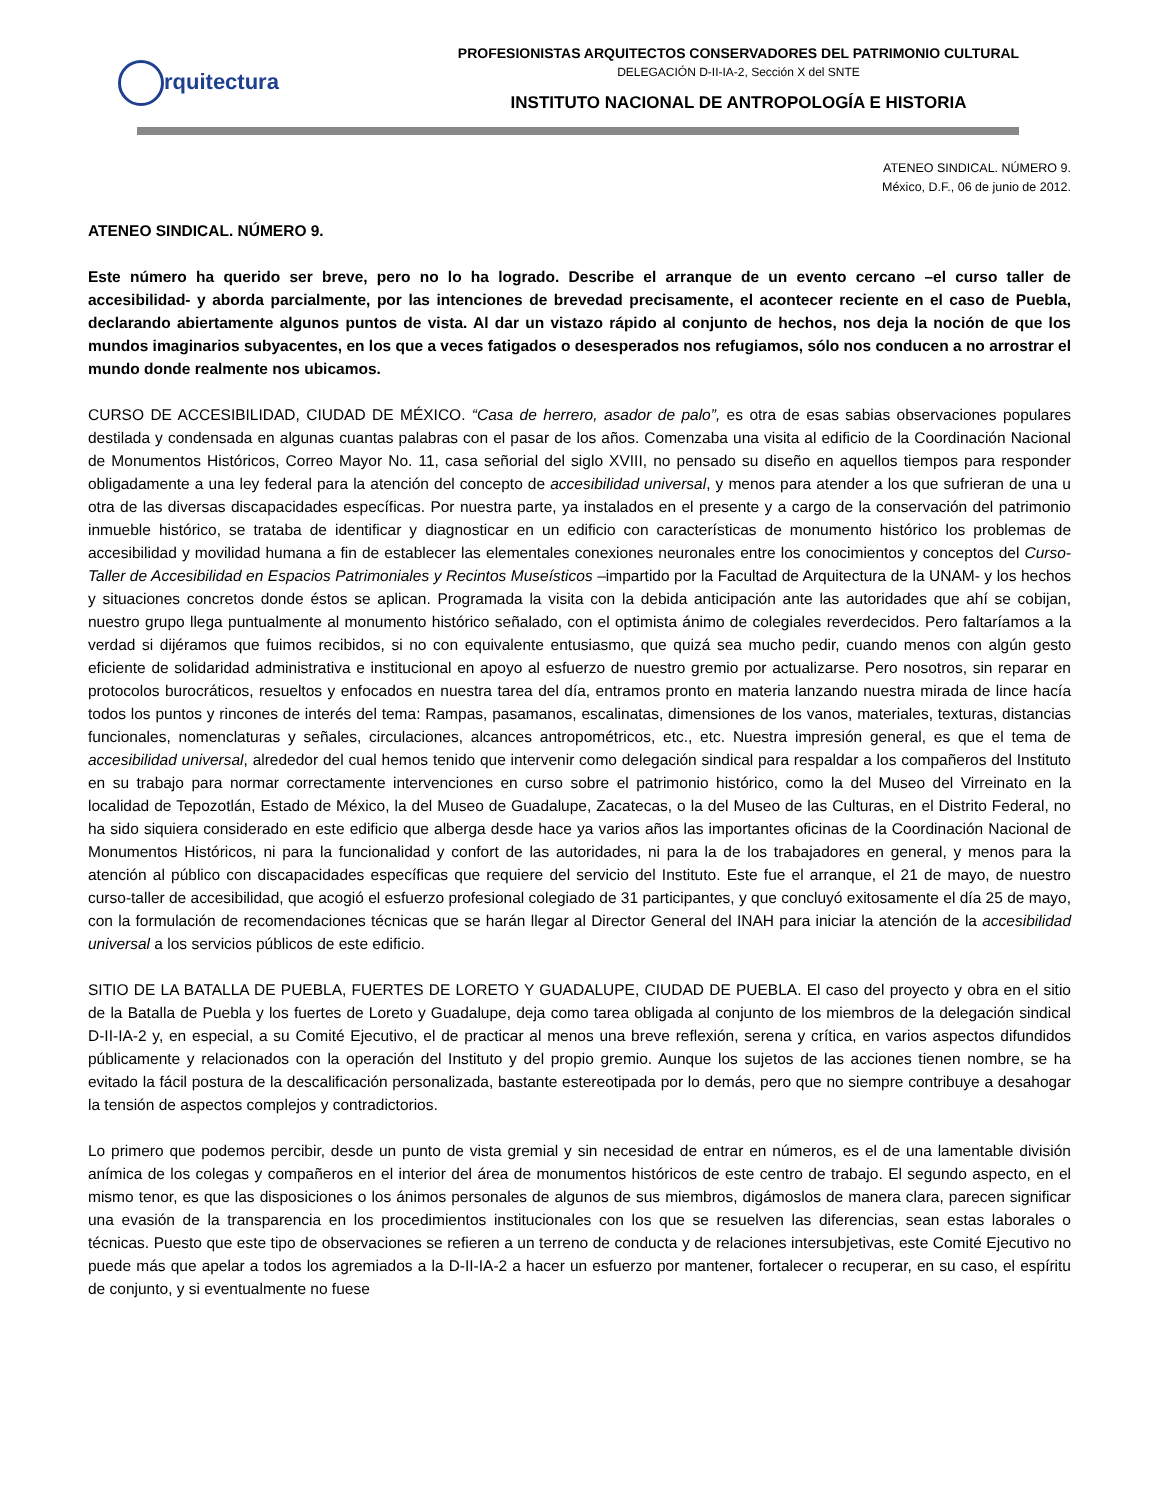rquitectura
PROFESIONISTAS ARQUITECTOS CONSERVADORES DEL PATRIMONIO CULTURAL
DELEGACIÓN D-II-IA-2, Sección X del SNTE
INSTITUTO NACIONAL DE ANTROPOLOGÍA E HISTORIA
ATENEO SINDICAL. NÚMERO 9.
México, D.F., 06 de junio de 2012.
ATENEO SINDICAL. NÚMERO 9.
Este número ha querido ser breve, pero no lo ha logrado. Describe el arranque de un evento cercano –el curso taller de accesibilidad- y aborda parcialmente, por las intenciones de brevedad precisamente, el acontecer reciente en el caso de Puebla, declarando abiertamente algunos puntos de vista. Al dar un vistazo rápido al conjunto de hechos, nos deja la noción de que los mundos imaginarios subyacentes, en los que a veces fatigados o desesperados nos refugiamos, sólo nos conducen a no arrostrar el mundo donde realmente nos ubicamos.
CURSO DE ACCESIBILIDAD, CIUDAD DE MÉXICO. “Casa de herrero, asador de palo”, es otra de esas sabias observaciones populares destilada y condensada en algunas cuantas palabras con el pasar de los años. Comenzaba una visita al edificio de la Coordinación Nacional de Monumentos Históricos, Correo Mayor No. 11, casa señorial del siglo XVIII, no pensado su diseño en aquellos tiempos para responder obligadamente a una ley federal para la atención del concepto de accesibilidad universal, y menos para atender a los que sufrieran de una u otra de las diversas discapacidades específicas. Por nuestra parte, ya instalados en el presente y a cargo de la conservación del patrimonio inmueble histórico, se trataba de identificar y diagnosticar en un edificio con características de monumento histórico los problemas de accesibilidad y movilidad humana a fin de establecer las elementales conexiones neuronales entre los conocimientos y conceptos del Curso-Taller de Accesibilidad en Espacios Patrimoniales y Recintos Museísticos –impartido por la Facultad de Arquitectura de la UNAM- y los hechos y situaciones concretos donde éstos se aplican. Programada la visita con la debida anticipación ante las autoridades que ahí se cobijan, nuestro grupo llega puntualmente al monumento histórico señalado, con el optimista ánimo de colegiales reverdecidos. Pero faltaríamos a la verdad si dijéramos que fuimos recibidos, si no con equivalente entusiasmo, que quizá sea mucho pedir, cuando menos con algún gesto eficiente de solidaridad administrativa e institucional en apoyo al esfuerzo de nuestro gremio por actualizarse. Pero nosotros, sin reparar en protocolos burocráticos, resueltos y enfocados en nuestra tarea del día, entramos pronto en materia lanzando nuestra mirada de lince hacía todos los puntos y rincones de interés del tema: Rampas, pasamanos, escalinatas, dimensiones de los vanos, materiales, texturas, distancias funcionales, nomenclaturas y señales, circulaciones, alcances antropométricos, etc., etc. Nuestra impresión general, es que el tema de accesibilidad universal, alrededor del cual hemos tenido que intervenir como delegación sindical para respaldar a los compañeros del Instituto en su trabajo para normar correctamente intervenciones en curso sobre el patrimonio histórico, como la del Museo del Virreinato en la localidad de Tepozotlán, Estado de México, la del Museo de Guadalupe, Zacatecas, o la del Museo de las Culturas, en el Distrito Federal, no ha sido siquiera considerado en este edificio que alberga desde hace ya varios años las importantes oficinas de la Coordinación Nacional de Monumentos Históricos, ni para la funcionalidad y confort de las autoridades, ni para la de los trabajadores en general, y menos para la atención al público con discapacidades específicas que requiere del servicio del Instituto. Este fue el arranque, el 21 de mayo, de nuestro curso-taller de accesibilidad, que acogió el esfuerzo profesional colegiado de 31 participantes, y que concluyó exitosamente el día 25 de mayo, con la formulación de recomendaciones técnicas que se harán llegar al Director General del INAH para iniciar la atención de la accesibilidad universal a los servicios públicos de este edificio.
SITIO DE LA BATALLA DE PUEBLA, FUERTES DE LORETO Y GUADALUPE, CIUDAD DE PUEBLA. El caso del proyecto y obra en el sitio de la Batalla de Puebla y los fuertes de Loreto y Guadalupe, deja como tarea obligada al conjunto de los miembros de la delegación sindical D-II-IA-2 y, en especial, a su Comité Ejecutivo, el de practicar al menos una breve reflexión, serena y crítica, en varios aspectos difundidos públicamente y relacionados con la operación del Instituto y del propio gremio. Aunque los sujetos de las acciones tienen nombre, se ha evitado la fácil postura de la descalificación personalizada, bastante estereotipada por lo demás, pero que no siempre contribuye a desahogar la tensión de aspectos complejos y contradictorios.
Lo primero que podemos percibir, desde un punto de vista gremial y sin necesidad de entrar en números, es el de una lamentable división anímica de los colegas y compañeros en el interior del área de monumentos históricos de este centro de trabajo. El segundo aspecto, en el mismo tenor, es que las disposiciones o los ánimos personales de algunos de sus miembros, digámoslos de manera clara, parecen significar una evasión de la transparencia en los procedimientos institucionales con los que se resuelven las diferencias, sean estas laborales o técnicas. Puesto que este tipo de observaciones se refieren a un terreno de conducta y de relaciones intersubjetivas, este Comité Ejecutivo no puede más que apelar a todos los agremiados a la D-II-IA-2 a hacer un esfuerzo por mantener, fortalecer o recuperar, en su caso, el espíritu de conjunto, y si eventualmente no fuese